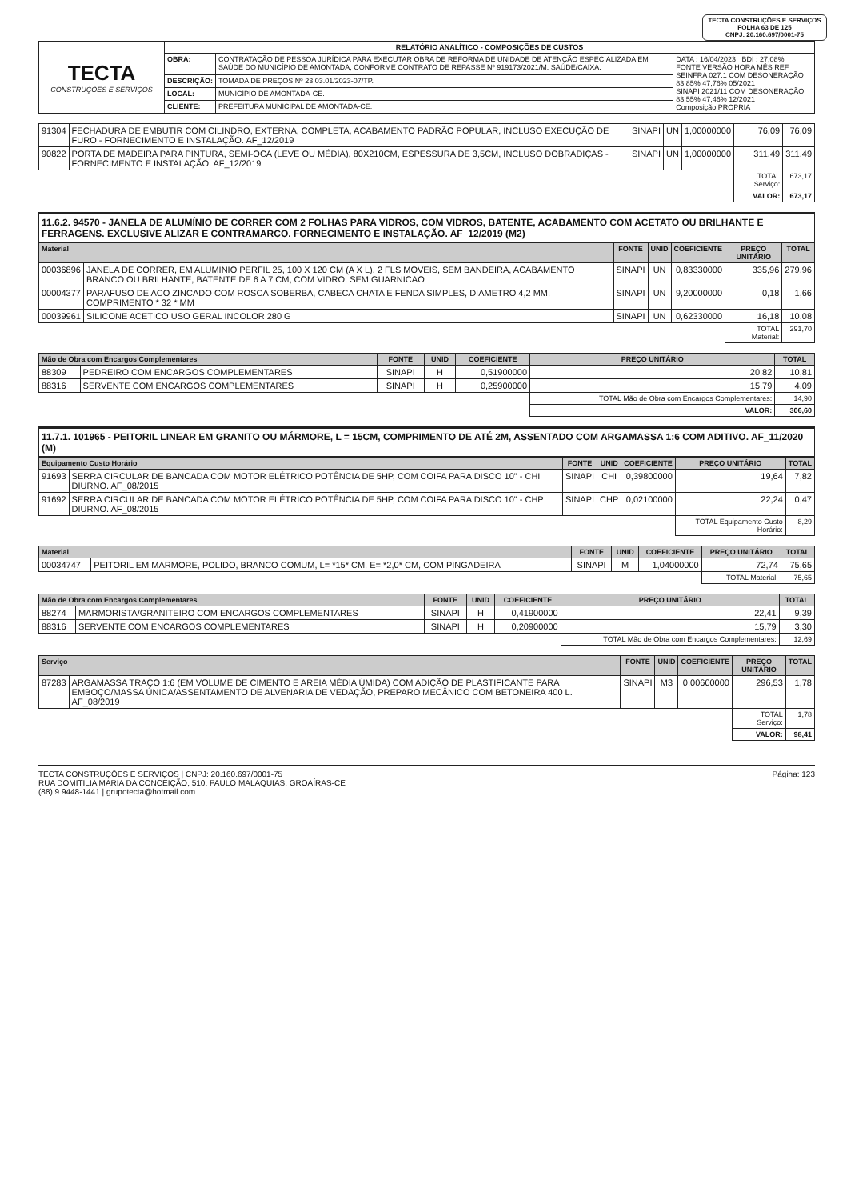TECTA CONSTRUÇÕES E SERVIÇOS
FOLHA 63 DE 125
CNPJ: 20.160.697/0001-75
| TECTA CONSTRUÇÕES E SERVIÇOS | RELATÓRIO ANALÍTICO - COMPOSIÇÕES DE CUSTOS | | |
| | OBRA: | CONTRATAÇÃO DE PESSOA JURÍDICA PARA EXECUTAR OBRA DE REFORMA DE UNIDADE DE ATENÇÃO ESPECIALIZADA EM SAÚDE DO MUNICÍPIO DE AMONTADA, CONFORME CONTRATO DE REPASSE Nº 919173/2021/M. SAÚDE/CAIXA. | DATA : 16/04/2023 BDI : 27,08% FONTE VERSÃO HORA MÊS REF SEINFRA 027.1 COM DESONERAÇÃO 83,85% 47,76% 05/2021 SINAPI 2021/11 COM DESONERAÇÃO 83,55% 47,46% 12/2021 Composição PROPRIA |
| | DESCRIÇÃO: | TOMADA DE PREÇOS Nº 23.03.01/2023-07/TP. | |
| | LOCAL: | MUNICÍPIO DE AMONTADA-CE. | |
| | CLIENTE: | PREFEITURA MUNICIPAL DE AMONTADA-CE. | |
| 91304 | FECHADURA DE EMBUTIR COM CILINDRO, EXTERNA, COMPLETA, ACABAMENTO PADRÃO POPULAR, INCLUSO EXECUÇÃO DE FURO - FORNECIMENTO E INSTALAÇÃO. AF_12/2019 | SINAPI | UN | 1,00000000 | 76,09 | 76,09 |
| 90822 | PORTA DE MADEIRA PARA PINTURA, SEMI-OCA (LEVE OU MÉDIA), 80X210CM, ESPESSURA DE 3,5CM, INCLUSO DOBRADIÇAS - FORNECIMENTO E INSTALAÇÃO. AF_12/2019 | SINAPI | UN | 1,00000000 | 311,49 | 311,49 |
| | | | | | TOTAL Serviço: | 673,17 |
| | | | | | VALOR: | 673,17 |
11.6.2. 94570 - JANELA DE ALUMÍNIO DE CORRER COM 2 FOLHAS PARA VIDROS, COM VIDROS, BATENTE, ACABAMENTO COM ACETATO OU BRILHANTE E FERRAGENS. EXCLUSIVE ALIZAR E CONTRAMARCO. FORNECIMENTO E INSTALAÇÃO. AF_12/2019 (M2)
| Material | | FONTE | UNID | COEFICIENTE | PREÇO UNITÁRIO | TOTAL |
| --- | --- | --- | --- | --- | --- | --- |
| 00036896 | JANELA DE CORRER, EM ALUMINIO PERFIL 25, 100 X 120 CM (A X L), 2 FLS MOVEIS, SEM BANDEIRA, ACABAMENTO BRANCO OU BRILHANTE, BATENTE DE 6 A 7 CM, COM VIDRO, SEM GUARNICAO | SINAPI | UN | 0,83330000 | 335,96 | 279,96 |
| 00004377 | PARAFUSO DE ACO ZINCADO COM ROSCA SOBERBA, CABECA CHATA E FENDA SIMPLES, DIAMETRO 4,2 MM, COMPRIMENTO * 32 * MM | SINAPI | UN | 9,20000000 | 0,18 | 1,66 |
| 00039961 | SILICONE ACETICO USO GERAL INCOLOR 280 G | SINAPI | UN | 0,62330000 | 16,18 | 10,08 |
| | | | | | TOTAL Material: | 291,70 |
| Mão de Obra com Encargos Complementares | | FONTE | UNID | COEFICIENTE | PREÇO UNITÁRIO | TOTAL |
| --- | --- | --- | --- | --- | --- | --- |
| 88309 | PEDREIRO COM ENCARGOS COMPLEMENTARES | SINAPI | H | 0,51900000 | 20,82 | 10,81 |
| 88316 | SERVENTE COM ENCARGOS COMPLEMENTARES | SINAPI | H | 0,25900000 | 15,79 | 4,09 |
| | | | | | TOTAL Mão de Obra com Encargos Complementares: | 14,90 |
| | | | | | VALOR: | 306,60 |
11.7.1. 101965 - PEITORIL LINEAR EM GRANITO OU MÁRMORE, L = 15CM, COMPRIMENTO DE ATÉ 2M, ASSENTADO COM ARGAMASSA 1:6 COM ADITIVO. AF_11/2020 (M)
| Equipamento Custo Horário | | FONTE | UNID | COEFICIENTE | PREÇO UNITÁRIO | TOTAL |
| --- | --- | --- | --- | --- | --- | --- |
| 91693 | SERRA CIRCULAR DE BANCADA COM MOTOR ELÉTRICO POTÊNCIA DE 5HP, COM COIFA PARA DISCO 10" - CHI DIURNO. AF_08/2015 | SINAPI | CHI | 0,39800000 | 19,64 | 7,82 |
| 91692 | SERRA CIRCULAR DE BANCADA COM MOTOR ELÉTRICO POTÊNCIA DE 5HP, COM COIFA PARA DISCO 10" - CHP DIURNO. AF_08/2015 | SINAPI | CHP | 0,02100000 | 22,24 | 0,47 |
| | | | | | TOTAL Equipamento Custo Horário: | 8,29 |
| Material | | FONTE | UNID | COEFICIENTE | PREÇO UNITÁRIO | TOTAL |
| --- | --- | --- | --- | --- | --- | --- |
| 00034747 | PEITORIL EM MARMORE, POLIDO, BRANCO COMUM, L= *15* CM, E= *2,0* CM, COM PINGADEIRA | SINAPI | M | 1,04000000 | 72,74 | 75,65 |
| | | | | | TOTAL Material: | 75,65 |
| Mão de Obra com Encargos Complementares | | FONTE | UNID | COEFICIENTE | PREÇO UNITÁRIO | TOTAL |
| --- | --- | --- | --- | --- | --- | --- |
| 88274 | MARMORISTA/GRANITEIRO COM ENCARGOS COMPLEMENTARES | SINAPI | H | 0,41900000 | 22,41 | 9,39 |
| 88316 | SERVENTE COM ENCARGOS COMPLEMENTARES | SINAPI | H | 0,20900000 | 15,79 | 3,30 |
| | | | | | TOTAL Mão de Obra com Encargos Complementares: | 12,69 |
| Serviço | | FONTE | UNID | COEFICIENTE | PREÇO UNITÁRIO | TOTAL |
| --- | --- | --- | --- | --- | --- | --- |
| 87283 | ARGAMASSA TRAÇO 1:6 (EM VOLUME DE CIMENTO E AREIA MÉDIA ÚMIDA) COM ADIÇÃO DE PLASTIFICANTE PARA EMBOÇO/MASSA ÚNICA/ASSENTAMENTO DE ALVENARIA DE VEDAÇÃO, PREPARO MECÂNICO COM BETONEIRA 400 L. AF_08/2019 | SINAPI | M3 | 0,00600000 | 296,53 | 1,78 |
| | | | | | TOTAL Serviço: | 1,78 |
| | | | | | VALOR: | 98,41 |
TECTA CONSTRUÇÕES E SERVIÇOS | CNPJ: 20.160.697/0001-75
RUA DOMITILIA MARIA DA CONCEIÇÃO, 510, PAULO MALAQUIAS, GROAÍRAS-CE
(88) 9.9448-1441 | grupotecta@hotmail.com
Página: 123